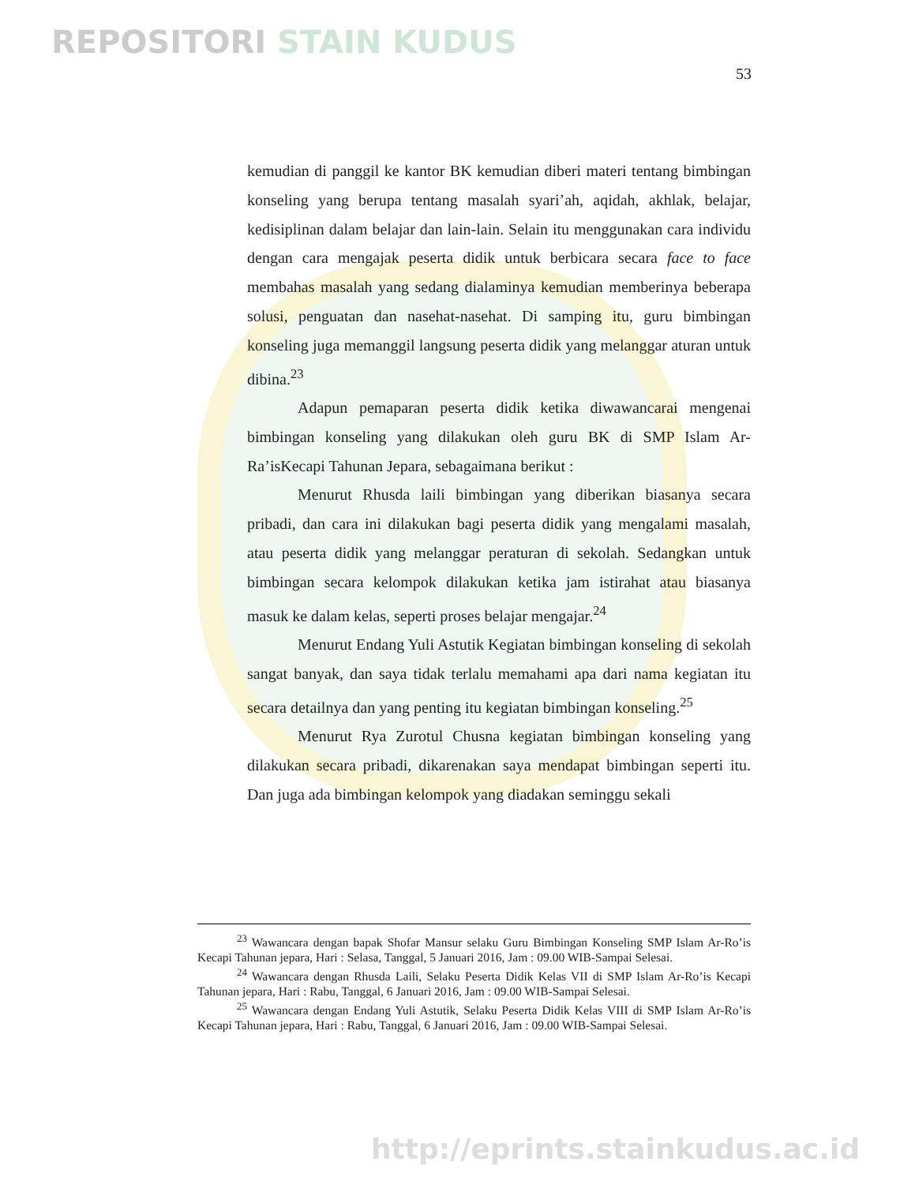REPOSITORI STAIN KUDUS
53
kemudian di panggil ke kantor BK kemudian diberi materi tentang bimbingan konseling yang berupa tentang masalah syari’ah, aqidah, akhlak, belajar, kedisiplinan dalam belajar dan lain-lain. Selain itu menggunakan cara individu dengan cara mengajak peserta didik untuk berbicara secara face to face membahas masalah yang sedang dialaminya kemudian memberinya beberapa solusi, penguatan dan nasehat-nasehat. Di samping itu, guru bimbingan konseling juga memanggil langsung peserta didik yang melanggar aturan untuk dibina.<sup>23</sup>
Adapun pemaparan peserta didik ketika diwawancarai mengenai bimbingan konseling yang dilakukan oleh guru BK di SMP Islam Ar-Ra’isKecapi Tahunan Jepara, sebagaimana berikut :
Menurut Rhusda laili bimbingan yang diberikan biasanya secara pribadi, dan cara ini dilakukan bagi peserta didik yang mengalami masalah, atau peserta didik yang melanggar peraturan di sekolah. Sedangkan untuk bimbingan secara kelompok dilakukan ketika jam istirahat atau biasanya masuk ke dalam kelas, seperti proses belajar mengajar.<sup>24</sup>
Menurut Endang Yuli Astutik Kegiatan bimbingan konseling di sekolah sangat banyak, dan saya tidak terlalu memahami apa dari nama kegiatan itu secara detailnya dan yang penting itu kegiatan bimbingan konseling.<sup>25</sup>
Menurut Rya Zurotul Chusna kegiatan bimbingan konseling yang dilakukan secara pribadi, dikarenakan saya mendapat bimbingan seperti itu. Dan juga ada bimbingan kelompok yang diadakan seminggu sekali
<sup>23</sup> Wawancara dengan bapak Shofar Mansur selaku Guru Bimbingan Konseling SMP Islam Ar-Ro’is Kecapi Tahunan jepara, Hari : Selasa, Tanggal, 5 Januari 2016, Jam : 09.00 WIB-Sampai Selesai.
<sup>24</sup> Wawancara dengan Rhusda Laili, Selaku Peserta Didik Kelas VII di SMP Islam Ar-Ro’is Kecapi Tahunan jepara, Hari : Rabu, Tanggal, 6 Januari 2016, Jam : 09.00 WIB-Sampai Selesai.
<sup>25</sup> Wawancara dengan Endang Yuli Astutik, Selaku Peserta Didik Kelas VIII di SMP Islam Ar-Ro’is Kecapi Tahunan jepara, Hari : Rabu, Tanggal, 6 Januari 2016, Jam : 09.00 WIB-Sampai Selesai.
http://eprints.stainkudus.ac.id